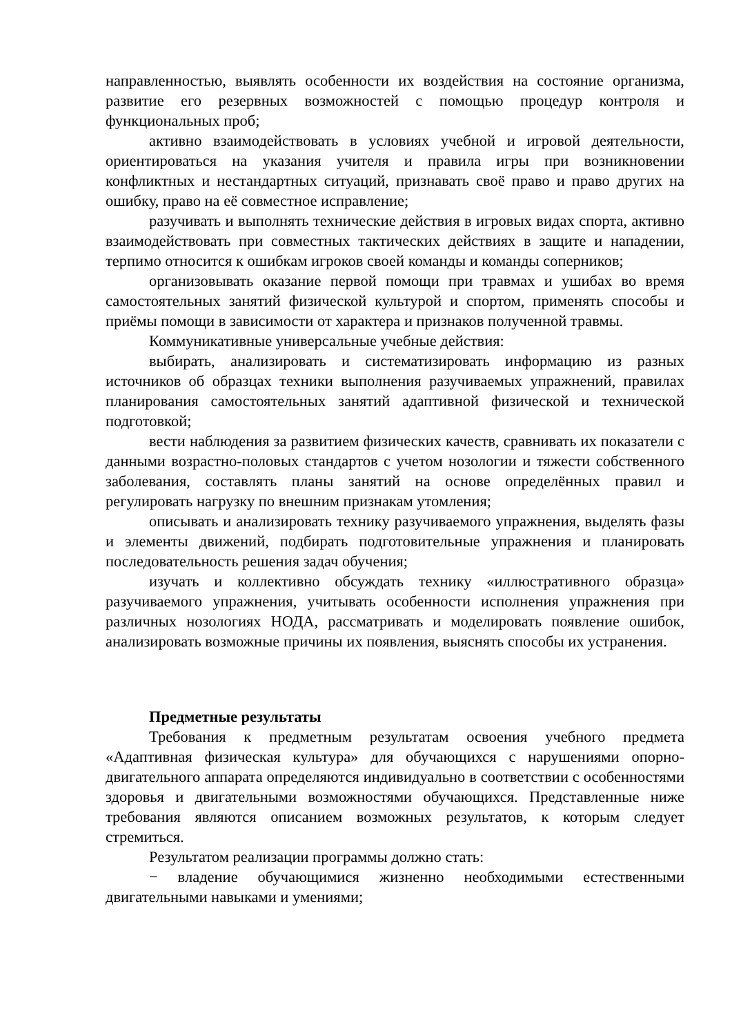направленностью, выявлять особенности их воздействия на состояние организма, развитие его резервных возможностей с помощью процедур контроля и функциональных проб;
активно взаимодействовать в условиях учебной и игровой деятельности, ориентироваться на указания учителя и правила игры при возникновении конфликтных и нестандартных ситуаций, признавать своё право и право других на ошибку, право на её совместное исправление;
разучивать и выполнять технические действия в игровых видах спорта, активно взаимодействовать при совместных тактических действиях в защите и нападении, терпимо относится к ошибкам игроков своей команды и команды соперников;
организовывать оказание первой помощи при травмах и ушибах во время самостоятельных занятий физической культурой и спортом, применять способы и приёмы помощи в зависимости от характера и признаков полученной травмы.
Коммуникативные универсальные учебные действия:
выбирать, анализировать и систематизировать информацию из разных источников об образцах техники выполнения разучиваемых упражнений, правилах планирования самостоятельных занятий адаптивной физической и технической подготовкой;
вести наблюдения за развитием физических качеств, сравнивать их показатели с данными возрастно-половых стандартов с учетом нозологии и тяжести собственного заболевания, составлять планы занятий на основе определённых правил и регулировать нагрузку по внешним признакам утомления;
описывать и анализировать технику разучиваемого упражнения, выделять фазы и элементы движений, подбирать подготовительные упражнения и планировать последовательность решения задач обучения;
изучать и коллективно обсуждать технику «иллюстративного образца» разучиваемого упражнения, учитывать особенности исполнения упражнения при различных нозологиях НОДА, рассматривать и моделировать появление ошибок, анализировать возможные причины их появления, выяснять способы их устранения.
Предметные результаты
Требования к предметным результатам освоения учебного предмета «Адаптивная физическая культура» для обучающихся с нарушениями опорно-двигательного аппарата определяются индивидуально в соответствии с особенностями здоровья и двигательными возможностями обучающихся. Представленные ниже требования являются описанием возможных результатов, к которым следует стремиться.
Результатом реализации программы должно стать:
− владение обучающимися жизненно необходимыми естественными двигательными навыками и умениями;